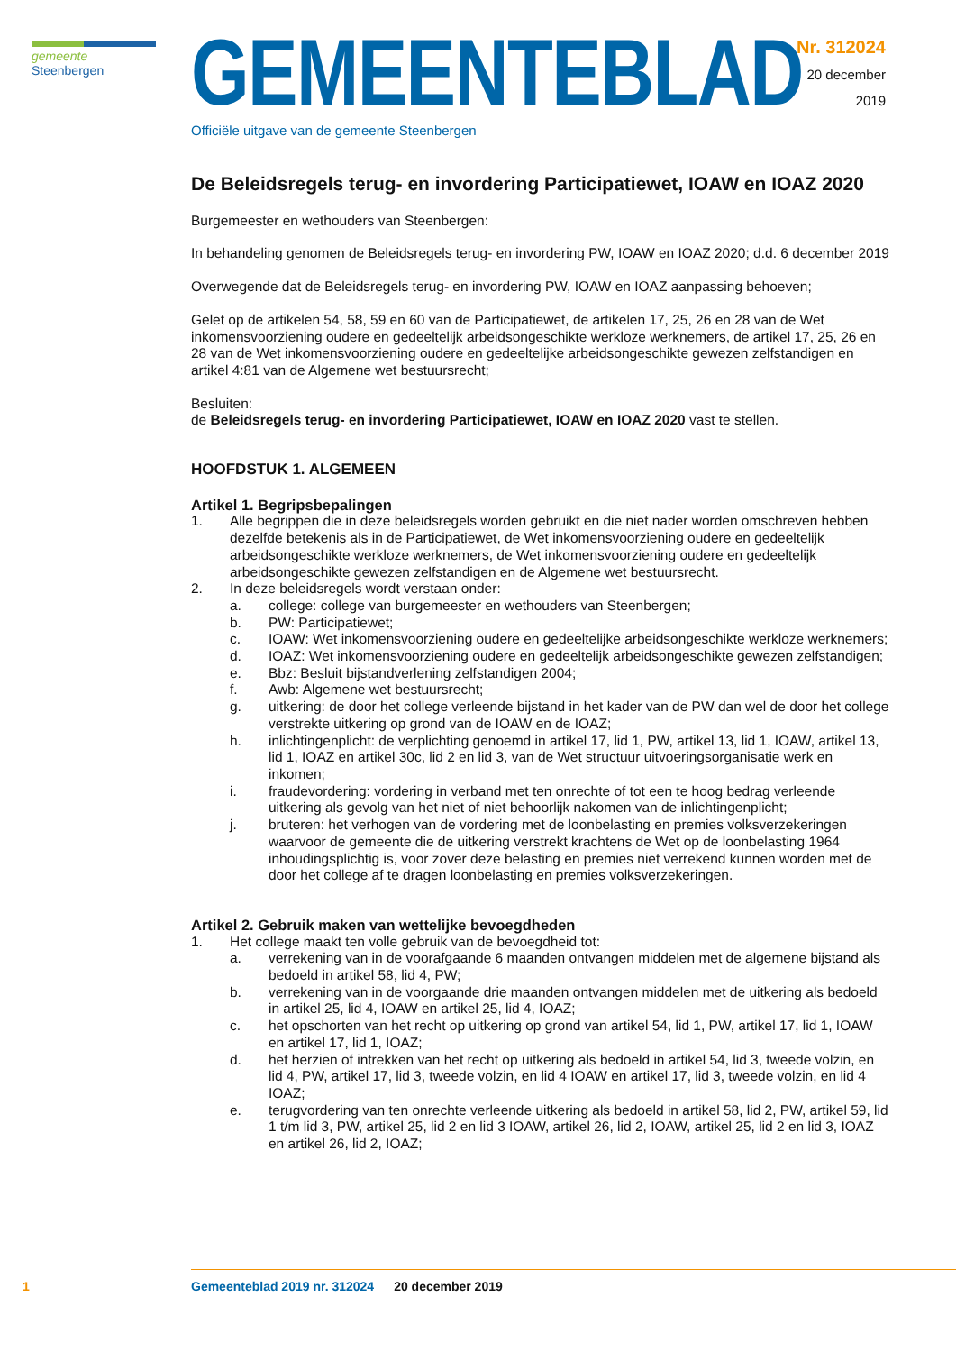gemeente Steenbergen
GEMEENTEBLAD
Officiële uitgave van de gemeente Steenbergen
Nr. 312024
20 december
2019
De Beleidsregels terug- en invordering Participatiewet, IOAW en IOAZ 2020
Burgemeester en wethouders van Steenbergen:
In behandeling genomen de Beleidsregels terug- en invordering PW, IOAW en IOAZ 2020; d.d. 6 december 2019
Overwegende dat de Beleidsregels terug- en invordering PW, IOAW en IOAZ aanpassing behoeven;
Gelet op de artikelen 54, 58, 59 en 60 van de Participatiewet, de artikelen 17, 25, 26 en 28 van de Wet inkomensvoorziening oudere en gedeeltelijk arbeidsongeschikte werkloze werknemers, de artikel 17, 25, 26 en 28 van de Wet inkomensvoorziening oudere en gedeeltelijke arbeidsongeschikte gewezen zelfstandigen en artikel 4:81 van de Algemene wet bestuursrecht;
Besluiten:
de Beleidsregels terug- en invordering Participatiewet, IOAW en IOAZ 2020 vast te stellen.
HOOFDSTUK 1. ALGEMEEN
Artikel 1. Begripsbepalingen
1. Alle begrippen die in deze beleidsregels worden gebruikt en die niet nader worden omschreven hebben dezelfde betekenis als in de Participatiewet, de Wet inkomensvoorziening oudere en gedeeltelijk arbeidsongeschikte werkloze werknemers, de Wet inkomensvoorziening oudere en gedeeltelijk arbeidsongeschikte gewezen zelfstandigen en de Algemene wet bestuursrecht.
2. In deze beleidsregels wordt verstaan onder:
a. college: college van burgemeester en wethouders van Steenbergen;
b. PW: Participatiewet;
c. IOAW: Wet inkomensvoorziening oudere en gedeeltelijke arbeidsongeschikte werkloze werknemers;
d. IOAZ: Wet inkomensvoorziening oudere en gedeeltelijk arbeidsongeschikte gewezen zelfstandigen;
e. Bbz: Besluit bijstandverlening zelfstandigen 2004;
f. Awb: Algemene wet bestuursrecht;
g. uitkering: de door het college verleende bijstand in het kader van de PW dan wel de door het college verstrekte uitkering op grond van de IOAW en de IOAZ;
h. inlichtingenplicht: de verplichting genoemd in artikel 17, lid 1, PW, artikel 13, lid 1, IOAW, artikel 13, lid 1, IOAZ en artikel 30c, lid 2 en lid 3, van de Wet structuur uitvoeringsorganisatie werk en inkomen;
i. fraudevordering: vordering in verband met ten onrechte of tot een te hoog bedrag verleende uitkering als gevolg van het niet of niet behoorlijk nakomen van de inlichtingenplicht;
j. bruteren: het verhogen van de vordering met de loonbelasting en premies volksverzekeringen waarvoor de gemeente die de uitkering verstrekt krachtens de Wet op de loonbelasting 1964 inhoudingsplichtig is, voor zover deze belasting en premies niet verrekend kunnen worden met de door het college af te dragen loonbelasting en premies volksverzekeringen.
Artikel 2. Gebruik maken van wettelijke bevoegdheden
1. Het college maakt ten volle gebruik van de bevoegdheid tot:
a. verrekening van in de voorafgaande 6 maanden ontvangen middelen met de algemene bijstand als bedoeld in artikel 58, lid 4, PW;
b. verrekening van in de voorgaande drie maanden ontvangen middelen met de uitkering als bedoeld in artikel 25, lid 4, IOAW en artikel 25, lid 4, IOAZ;
c. het opschorten van het recht op uitkering op grond van artikel 54, lid 1, PW, artikel 17, lid 1, IOAW en artikel 17, lid 1, IOAZ;
d. het herzien of intrekken van het recht op uitkering als bedoeld in artikel 54, lid 3, tweede volzin, en lid 4, PW, artikel 17, lid 3, tweede volzin, en lid 4 IOAW en artikel 17, lid 3, tweede volzin, en lid 4 IOAZ;
e. terugvordering van ten onrechte verleende uitkering als bedoeld in artikel 58, lid 2, PW, artikel 59, lid 1 t/m lid 3, PW, artikel 25, lid 2 en lid 3 IOAW, artikel 26, lid 2, IOAW, artikel 25, lid 2 en lid 3, IOAZ en artikel 26, lid 2, IOAZ;
1 Gemeenteblad 2019 nr. 312024 20 december 2019